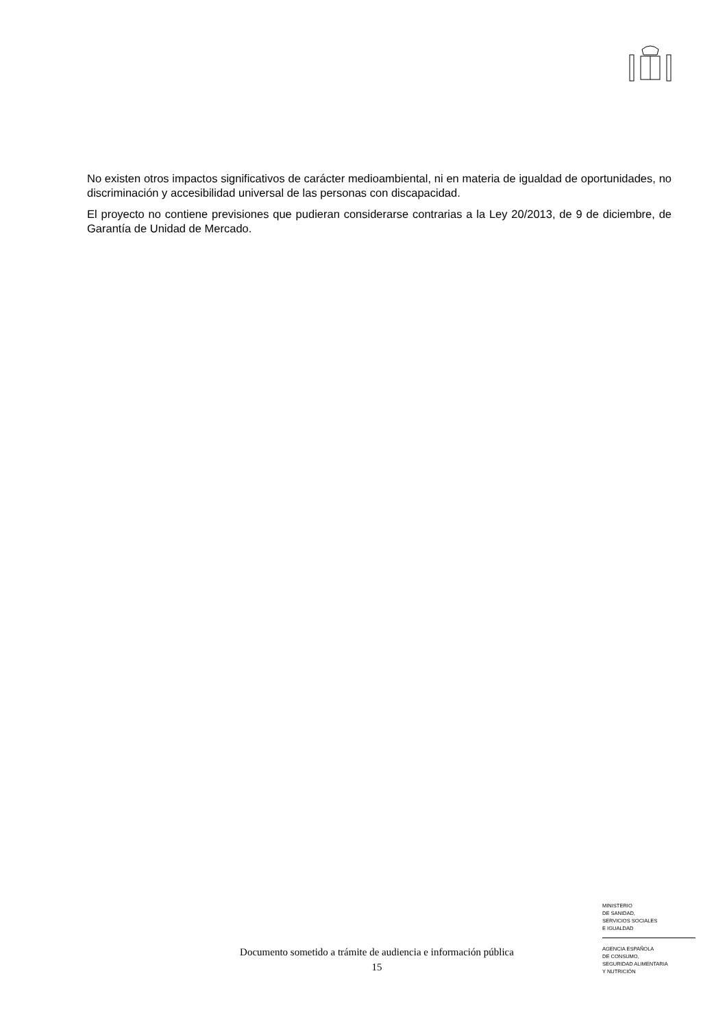No existen otros impactos significativos de carácter medioambiental, ni en materia de igualdad de oportunidades, no discriminación y accesibilidad universal de las personas con discapacidad.
El proyecto no contiene previsiones que pudieran considerarse contrarias a la Ley 20/2013, de 9 de diciembre, de Garantía de Unidad de Mercado.
MINISTERIO
DE SANIDAD,
SERVICIOS SOCIALES
E IGUALDAD
AGENCIA ESPAÑOLA
DE CONSUMO,
SEGURIDAD ALIMENTARIA
Y NUTRICIÓN
Documento sometido a trámite de audiencia e información pública
15